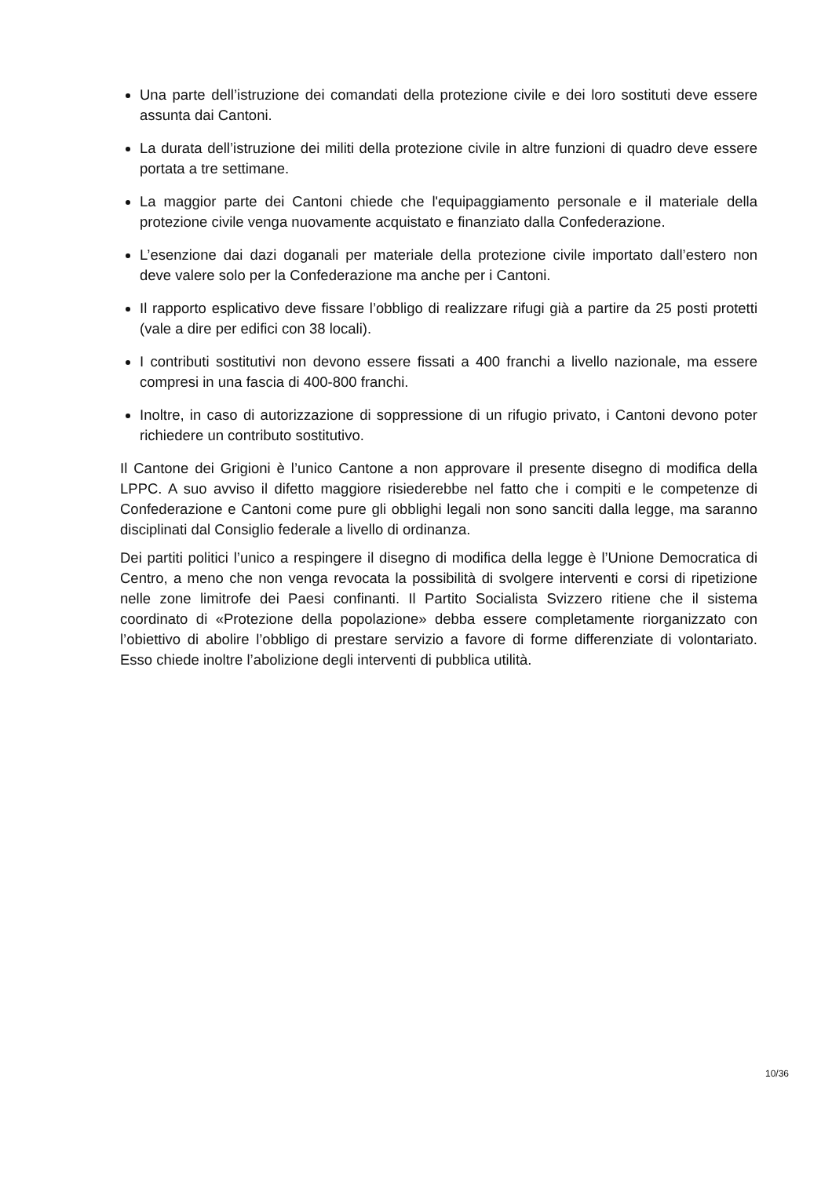Una parte dell’istruzione dei comandati della protezione civile e dei loro sostituti deve essere assunta dai Cantoni.
La durata dell’istruzione dei militi della protezione civile in altre funzioni di quadro deve essere portata a tre settimane.
La maggior parte dei Cantoni chiede che l'equipaggiamento personale e il materiale della protezione civile venga nuovamente acquistato e finanziato dalla Confederazione.
L’esenzione dai dazi doganali per materiale della protezione civile importato dall’estero non deve valere solo per la Confederazione ma anche per i Cantoni.
Il rapporto esplicativo deve fissare l’obbligo di realizzare rifugi già a partire da 25 posti protetti (vale a dire per edifici con 38 locali).
I contributi sostitutivi non devono essere fissati a 400 franchi a livello nazionale, ma essere compresi in una fascia di 400-800 franchi.
Inoltre, in caso di autorizzazione di soppressione di un rifugio privato, i Cantoni devono poter richiedere un contributo sostitutivo.
Il Cantone dei Grigioni è l’unico Cantone a non approvare il presente disegno di modifica della LPPC. A suo avviso il difetto maggiore risiederebbe nel fatto che i compiti e le competenze di Confederazione e Cantoni come pure gli obblighi legali non sono sanciti dalla legge, ma saranno disciplinati dal Consiglio federale a livello di ordinanza.
Dei partiti politici l’unico a respingere il disegno di modifica della legge è l’Unione Democratica di Centro, a meno che non venga revocata la possibilità di svolgere interventi e corsi di ripetizione nelle zone limitrofe dei Paesi confinanti. Il Partito Socialista Svizzero ritiene che il sistema coordinato di «Protezione della popolazione» debba essere completamente riorganizzato con l’obiettivo di abolire l’obbligo di prestare servizio a favore di forme differenziate di volontariato. Esso chiede inoltre l’abolizione degli interventi di pubblica utilità.
10/36